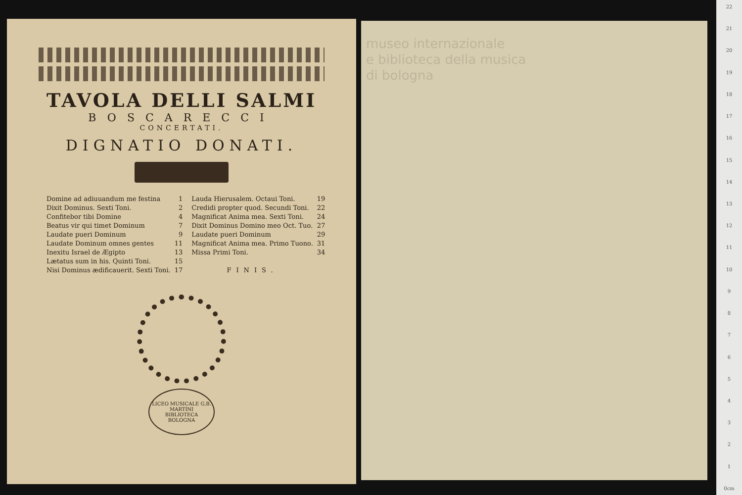TAVOLA DELLI SALMI
BOSCARECCI
CONCERTATI.
DIGNATIO DONATI.
| Domine ad adiuuandum me festina | 1 | Lauda Hierusalem. Octaui Toni. | 19 |
| Dixit Dominus. Sexti Toni. | 2 | Credidi propter quod. Secundi Toni. | 22 |
| Confitebor tibi Domine | 4 | Magnificat Anima mea. Sexti Toni. | 24 |
| Beatus vir qui timet Dominum | 7 | Dixit Dominus Domino meo Oct. Tuo. | 27 |
| Laudate pueri Dominum | 9 | Laudate pueri Dominum | 29 |
| Laudate Dominum omnes gentes | 11 | Magnificat Anima mea. Primo Tuono. | 31 |
| Inexitu Israel de Ægipto | 13 | Missa Primi Toni. | 34 |
| Lætatus sum in his. Quinti Toni. | 15 | | |
| Nisi Dominus ædificauerit. Sexti Toni. | 17 | FINIS. | |
LICEO MUSICALE G.B. MARTINI
BIBLIOTECA
BOLOGNA
museo internazionale
e biblioteca della musica
di bologna
0cm
123456789
10
11
12
13
14
15
16
17
18
19
20
21
22